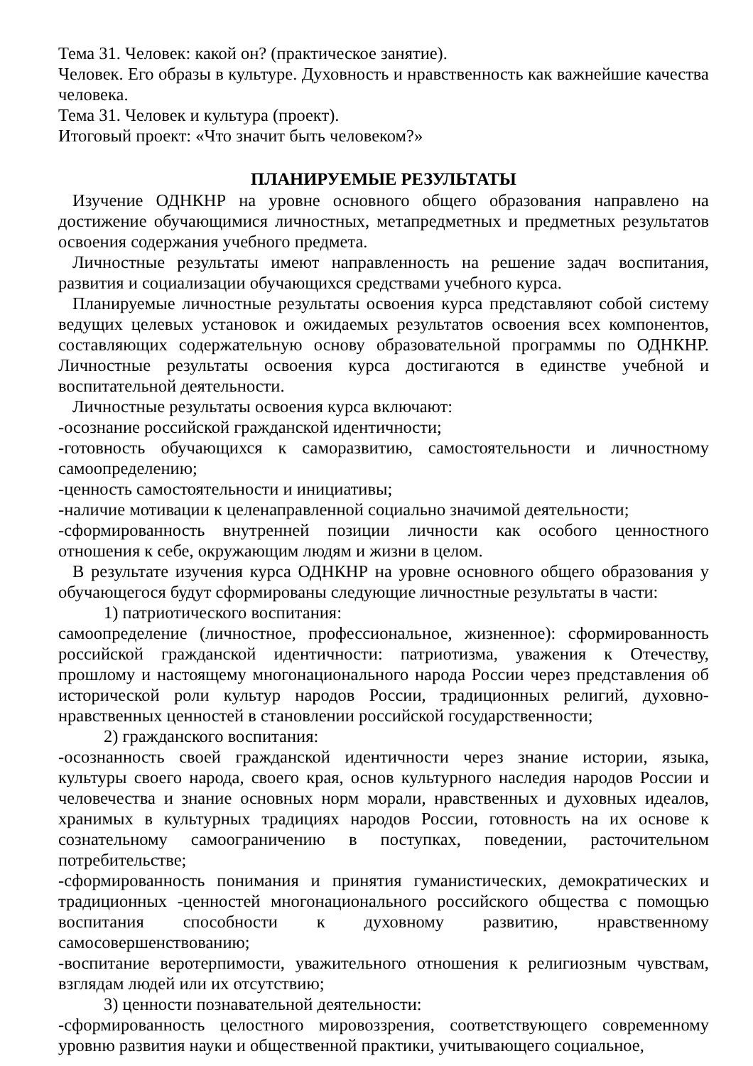Тема 31. Человек: какой он? (практическое занятие).
Человек. Его образы в культуре. Духовность и нравственность как важнейшие качества человека.
Тема 31. Человек и культура (проект).
Итоговый проект: «Что значит быть человеком?»
ПЛАНИРУЕМЫЕ РЕЗУЛЬТАТЫ
Изучение ОДНКНР на уровне основного общего образования направлено на достижение обучающимися личностных, метапредметных и предметных результатов освоения содержания учебного предмета.
Личностные результаты имеют направленность на решение задач воспитания, развития и социализации обучающихся средствами учебного курса.
Планируемые личностные результаты освоения курса представляют собой систему ведущих целевых установок и ожидаемых результатов освоения всех компонентов, составляющих содержательную основу образовательной программы по ОДНКНР. Личностные результаты освоения курса достигаются в единстве учебной и воспитательной деятельности.
Личностные результаты освоения курса включают:
-осознание российской гражданской идентичности;
-готовность обучающихся к саморазвитию, самостоятельности и личностному самоопределению;
-ценность самостоятельности и инициативы;
-наличие мотивации к целенаправленной социально значимой деятельности;
-сформированность внутренней позиции личности как особого ценностного отношения к себе, окружающим людям и жизни в целом.
В результате изучения курса ОДНКНР на уровне основного общего образования у обучающегося будут сформированы следующие личностные результаты в части:
1) патриотического воспитания:
самоопределение (личностное, профессиональное, жизненное): сформированность российской гражданской идентичности: патриотизма, уважения к Отечеству, прошлому и настоящему многонационального народа России через представления об исторической роли культур народов России, традиционных религий, духовно-нравственных ценностей в становлении российской государственности;
2) гражданского воспитания:
-осознанность своей гражданской идентичности через знание истории, языка, культуры своего народа, своего края, основ культурного наследия народов России и человечества и знание основных норм морали, нравственных и духовных идеалов, хранимых в культурных традициях народов России, готовность на их основе к сознательному самоограничению в поступках, поведении, расточительном потребительстве;
-сформированность понимания и принятия гуманистических, демократических и традиционных -ценностей многонационального российского общества с помощью воспитания способности к духовному развитию, нравственному самосовершенствованию;
-воспитание веротерпимости, уважительного отношения к религиозным чувствам, взглядам людей или их отсутствию;
3) ценности познавательной деятельности:
-сформированность целостного мировоззрения, соответствующего современному уровню развития науки и общественной практики, учитывающего социальное,